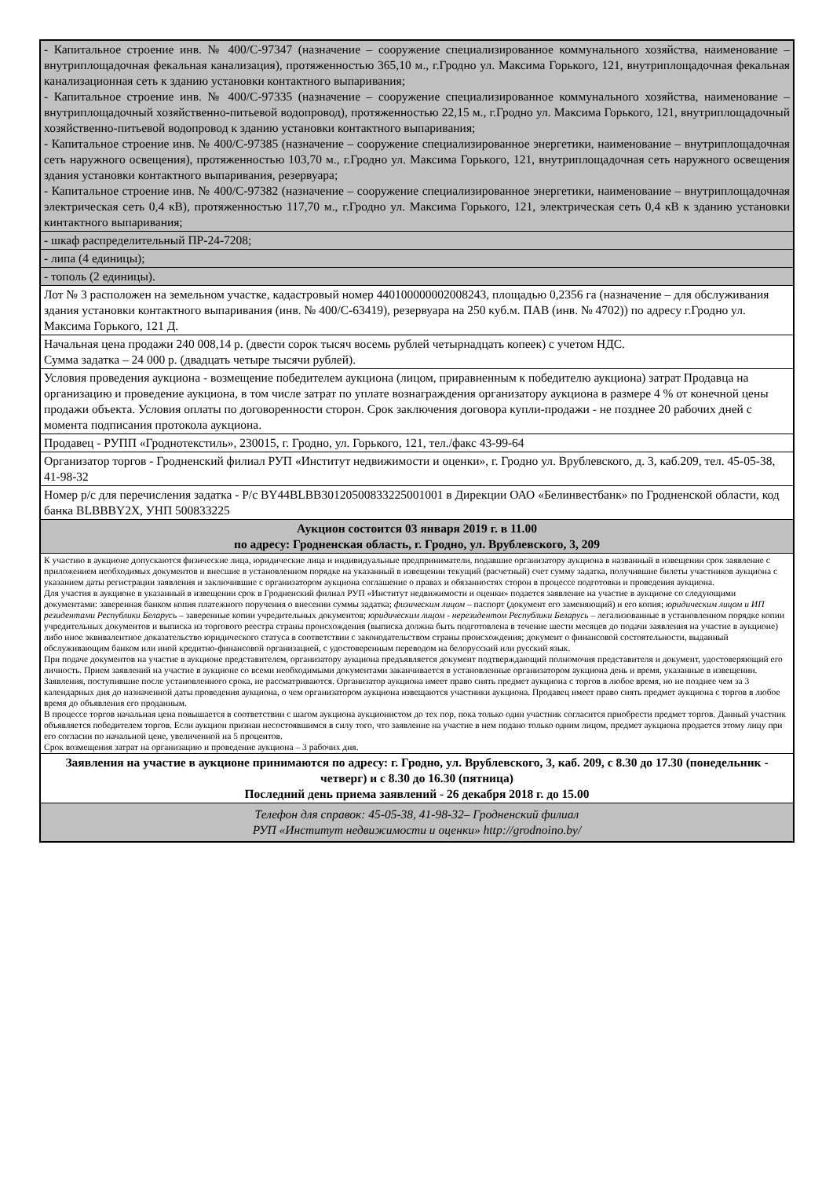| - Капитальное строение инв. № 400/С-97347 (назначение – сооружение специализированное коммунального хозяйства, наименование – внутриплощадочная фекальная канализация), протяженностью 365,10 м., г.Гродно ул. Максима Горького, 121, внутриплощадочная фекальная канализационная сеть к зданию установки контактного выпаривания; - Капитальное строение инв. № 400/С-97335 (назначение – сооружение специализированное коммунального хозяйства, наименование – внутриплощадочный хозяйственно-питьевой водопровод), протяженностью 22,15 м., г.Гродно ул. Максима Горького, 121, внутриплощадочный хозяйственно-питьевой водопровод к зданию установки контактного выпаривания; - Капитальное строение инв. № 400/С-97385 (назначение – сооружение специализированное энергетики, наименование – внутриплощадочная сеть наружного освещения), протяженностью 103,70 м., г.Гродно ул. Максима Горького, 121, внутриплощадочная сеть наружного освещения здания установки контактного выпаривания, резервуара; - Капитальное строение инв. № 400/С-97382 (назначение – сооружение специализированное энергетики, наименование – внутриплощадочная электрическая сеть 0,4 кВ), протяженностью 117,70 м., г.Гродно ул. Максима Горького, 121, электрическая сеть 0,4 кВ к зданию установки кинтактного выпаривания; |
| - шкаф распределительный ПР-24-7208; |
| - липа (4 единицы); |
| - тополь (2 единицы). |
| Лот № 3 расположен на земельном участке, кадастровый номер 440100000002008243, площадью 0,2356 га (назначение – для обслуживания здания установки контактного выпаривания (инв. № 400/С-63419), резервуара на 250 куб.м. ПАВ (инв. № 4702)) по адресу г.Гродно ул. Максима Горького, 121 Д. |
| Начальная цена продажи 240 008,14 р. (двести сорок тысяч восемь рублей четырнадцать копеек) с учетом НДС. Сумма задатка – 24 000 р. (двадцать четыре тысячи рублей). |
| Условия проведения аукциона - возмещение победителем аукциона (лицом, приравненным к победителю аукциона) затрат Продавца на организацию и проведение аукциона, в том числе затрат по уплате вознаграждения организатору аукциона в размере 4 % от конечной цены продажи объекта. Условия оплаты по договоренности сторон. Срок заключения договора купли-продажи - не позднее 20 рабочих дней с момента подписания протокола аукциона. |
| Продавец - РУПП «Гроднотекстиль», 230015, г. Гродно, ул. Горького, 121, тел./факс 43-99-64 |
| Организатор торгов - Гродненский филиал РУП «Институт недвижимости и оценки», г. Гродно ул. Врублевского, д. 3, каб.209, тел. 45-05-38, 41-98-32 |
| Номер р/с для перечисления задатка - Р/с BY44BLBB30120500833225001001 в Дирекции ОАО «Белинвестбанк» по Гродненской области, код банка BLBBBY2X, УНП 500833225 |
| Аукцион состоится 03 января 2019 г. в 11.00 по адресу: Гродненская область, г. Гродно, ул. Врублевского, 3, 209 |
| К участию в аукционе допускаются физические лица, юридические лица и индивидуальные предприниматели, подавшие организатору аукциона в названный в извещении срок заявление с приложением необходимых документов и внесшие в установленном порядке на указанный в извещении текущий (расчетный) счет сумму задатка, получившие билеты участников аукциона с указанием даты регистрации заявления и заключившие с организатором аукциона соглашение о правах и обязанностях сторон в процессе подготовки и проведения аукциона. Для участия в аукционе в указанный в извещении срок в Гродненский филиал РУП «Институт недвижимости и оценки» подается заявление на участие в аукционе со следующими документами: заверенная банком копия платежного поручения о внесении суммы задатка; физическим лицом – паспорт (документ его заменяющий) и его копия; юридическим лицом и ИП резидентами Республики Беларусь – заверенные копии учредительных документов; юридическим лицом - нерезидентом Республики Беларусь – легализованные в установленном порядке копии учредительных документов и выписка из торгового реестра страны происхождения (выписка должна быть подготовлена в течение шести месяцев до подачи заявления на участие в аукционе) либо иное эквивалентное доказательство юридического статуса в соответствии с законодательством страны происхождения; документ о финансовой состоятельности, выданный обслуживающим банком или иной кредитно-финансовой организацией, с удостоверенным переводом на белорусский или русский язык. При подаче документов на участие в аукционе представителем, организатору аукциона предъявляется документ подтверждающий полномочия представителя и документ, удостоверяющий его личность. Прием заявлений на участие в аукционе со всеми необходимыми документами заканчивается в установленные организатором аукциона день и время, указанные в извещении. Заявления, поступившие после установленного срока, не рассматриваются. Организатор аукциона имеет право снять предмет аукциона с торгов в любое время, но не позднее чем за 3 календарных дня до назначенной даты проведения аукциона, о чем организатором аукциона извещаются участники аукциона. Продавец имеет право снять предмет аукциона с торгов в любое время до объявления его проданным. В процессе торгов начальная цена повышается в соответствии с шагом аукциона аукционистом до тех пор, пока только один участник согласится приобрести предмет торгов. Данный участник объявляется победителем торгов. Если аукцион признан несостоявшимся в силу того, что заявление на участие в нем подано только одним лицом, предмет аукциона продается этому лицу при его согласии по начальной цене, увеличенной на 5 процентов. Срок возмещения затрат на организацию и проведение аукциона – 3 рабочих дня. |
| Заявления на участие в аукционе принимаются по адресу: г. Гродно, ул. Врублевского, 3, каб. 209, с 8.30 до 17.30 (понедельник - четверг) и с 8.30 до 16.30 (пятница) Последний день приема заявлений - 26 декабря 2018 г. до 15.00 |
| Телефон для справок: 45-05-38, 41-98-32– Гродненский филиал РУП «Институт недвижимости и оценки» http://grodnoino.by/ |